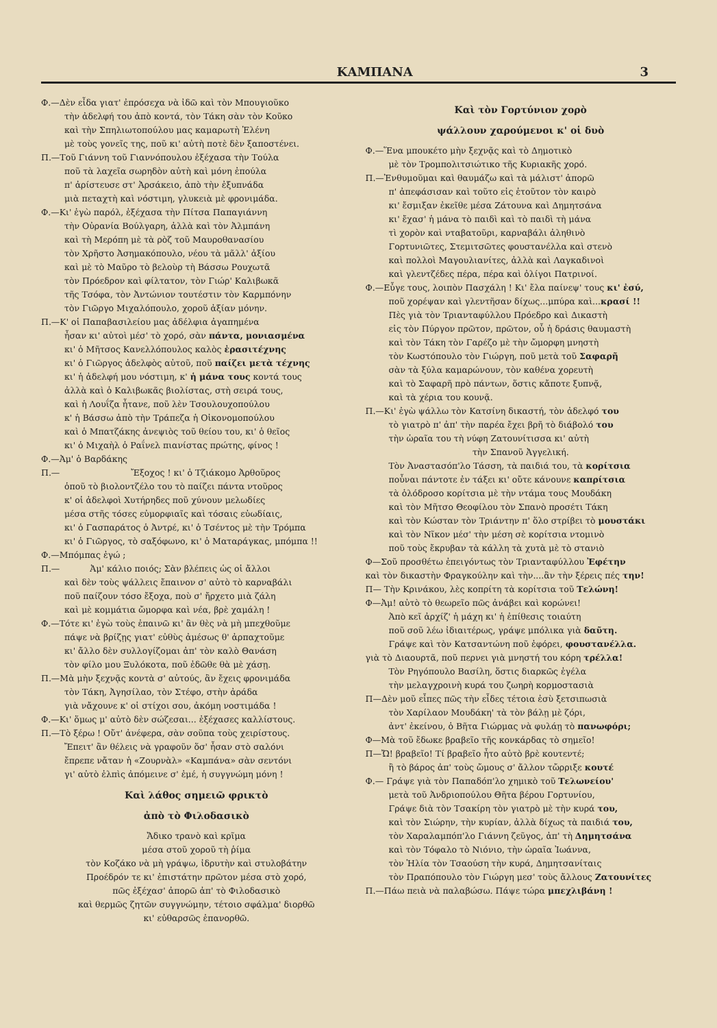ΚΑΜΠΑΝΑ 3
Φ.—Δὲν εἶδα γιατ' ἐπρόσεχα νὰ ἰδῶ καὶ τὸν Μπουγιοῦκο
τὴν ἀδελφή του ἀπὸ κοντά, τὸν Τάκη σὰν τὸν Κοῦκο
καὶ τὴν Σπηλιωτοπούλου μας καμαρωτὴ Ἑλένη
μὲ τοὺς γονεῖς της, ποῦ κι' αὐτὴ ποτὲ δὲν ξαποστένει.
Π.—Τοῦ Γιάννη τοῦ Γιαννόπουλου ἐξέχασα τὴν Τούλα
ποῦ τὰ λαχεῖα σωρηδὸν αὐτὴ καὶ μόνη ἐπούλα
π' ἀρίστευσε στ' Ἀρσάκειο, ἀπὸ τὴν ἐξυπνάδα
μιὰ πεταχτὴ καὶ νόστιμη, γλυκειὰ μὲ φρονιμάδα.
Φ.—Κι' ἐγὼ παρόλ, ἐξέχασα τὴν Πίτσα Παπαγιάννη
τὴν Οὐρανία Βούλγαρη, ἀλλὰ καὶ τὸν Ἀλμπάνη
καὶ τὴ Μερόπη μὲ τὰ ρὸζ τοῦ Μαυροθανασίου
τὸν Χρῆστο Ἀσημακόπουλο, νέου τὰ μᾶλλ' ἀξίου
καὶ μὲ τὸ Μαῦρο τὸ βελοὺρ τὴ Βάσσω Ρουχωτᾶ
τὸν Πρόεδρον καὶ φίλτατον, τὸν Γιώρ' Καλιβωκᾶ
τῆς Τσόφα, τὸν Ἀντώνιον τουτέστιν τὸν Καρμπόνην
τὸν Γιῶργο Μιχαλόπουλο, χοροῦ ἀξίαν μόνην.
Π.—Κ' οἱ Παπαβασιλείου μας ἀδέλφια ἀγαπημένα
ἦσαν κι' αὐτοὶ μέσ' τὸ χορό, σὰν πάντα, μονιασμένα
κι' ὁ Μῆτσος Κανελλόπουλος καλὸς ἐρασιτέχνης
κι' ὁ Γιῶργος ἀδελφὸς αὐτοῦ, ποῦ παίζει μετὰ τέχνης
κι' ἡ ἀδελφή μου νόστιμη, κ' ἡ μάνα τους κοντά τους
ἀλλὰ καὶ ὁ Καλιβωκᾶς βιολίστας, στὴ σειρά τους,
καὶ ἡ Λουΐζα ἦτανε, ποῦ λὲν Τσουλουχοπούλου
κ' ἡ Βάσσω ἀπὸ τὴν Τράπεζα ἡ Οἰκονομοπούλου
καὶ ὁ Μπατζάκης ἀνεψιὸς τοῦ θείου του, κι' ὁ θεῖος
κι' ὁ Μιχαὴλ ὁ Ραΐνελ πιανίστας πρώτης, φίνος !
Φ.—Ἀμ' ὁ Βαρδάκης
Π.— Ἔξοχος ! κι' ὁ Τζιάκομο Ἀρθοῦρος
ὁποῦ τὸ βιολοντζέλο του τὸ παίζει πάντα ντοῦρος
κ' οἱ ἀδελφοὶ Χυτήρηδες ποῦ χύνουν μελωδίες
μέσα στῆς τόσες εὐμορφιαῖς καὶ τόσαις εὐωδίαις,
κι' ὁ Γασπαράτος ὁ Ἀντρέ, κι' ὁ Τσέντος μὲ τὴν Τρόμπα
κι' ὁ Γιῶργος, τὸ σαξόφωνο, κι' ὁ Ματαράγκας, μπόμπα !!
Φ.—Μπόμπας ἐγώ ;
Π.— Ἀμ' κάλιο ποιός; Σὰν βλέπεις ὡς οἱ ἄλλοι
καὶ δὲν τοὺς ψάλλεις ἔπαινον σ' αὐτὸ τὸ καρναβάλι
ποῦ παίζουν τόσο ἔξοχα, ποὺ σ' ἤρχετο μιὰ ζάλη
καὶ μὲ κομμάτια ὤμορφα καὶ νέα, βρὲ χαμάλη !
Φ.—Τότε κι' ἐγὼ τοὺς ἐπαινῶ κι' ἂν θὲς νὰ μὴ μπεχθοῦμε
πάψε νὰ βρίζῃς γιατ' εὐθὺς ἀμέσως θ' ἀρπαχτοῦμε
κι' ἄλλο δὲν συλλογίζομαι ἀπ' τὸν καλὸ Θανάση
τὸν φίλο μου Ξυλόκοτα, ποῦ ἐδῶθε θὰ μὲ χάσῃ.
Π.—Μὰ μὴν ξεχνᾷς κοντὰ σ' αὐτούς, ἂν ἔχεις φρονιμάδα
τὸν Τάκη, Ἀγησίλαο, τὸν Στέφο, στὴν ἀράδα
γιὰ νἄχουνε κ' οἱ στίχοι σου, ἀκόμη νοστιμάδα !
Φ.—Κι' ὅμως μ' αὐτὸ δὲν σώζεσαι... ἐξέχασες καλλίστους.
Π.—Τὸ ξέρω ! Οὔτ' ἀνέφερα, σὰν σοῦπα τοὺς χειρίστους.
Ἔπειτ' ἂν θέλεις νὰ γραφοῦν ὅσ' ἦσαν στὸ σαλόνι
ἔπρεπε νἄταν ἡ «Ζουρνὰλ» «Καμπάνα» σὰν σεντόνι
γι' αὐτὸ ἐλπὶς ἀπόμεινε σ' ἐμέ, ἡ συγγνώμη μόνη !
Καὶ λάθος σημειῶ φρικτὸ
ἀπὸ τὸ Φιλοδασικὸ
Ἄδικο τρανὸ καὶ κρῖμα
μέσα στοῦ χοροῦ τὴ ῥίμα
τὸν Κοζάκο νὰ μὴ γράψω, ἱδρυτὴν καὶ στυλοβάτην
Προέδρόν τε κι' ἐπιστάτην πρῶτον μέσα στὸ χορό,
πῶς ἐξέχασ' ἀπορῶ ἀπ' τὸ Φιλοδασικὸ
καὶ θερμῶς ζητῶν συγγνώμην, τέτοιο σφάλμα' διορθῶ
κι' εὐθαρσῶς ἐπανορθῶ.
Καὶ τὸν Γορτύνιον χορὸ
ψάλλουν χαρούμενοι κ' οἱ δυὸ
Φ.—Ἕνα μπουκέτο μὴν ξεχνᾷς καὶ τὸ Δημοτικὸ
μὲ τὸν Τρομπολιτσιώτικο τῆς Κυριακῆς χορό.
Π.—Ἐνθυμοῦμαι καὶ θαυμάζω καὶ τὰ μάλιστ' ἀπορῶ
π' ἀπεφάσισαν καὶ τοῦτο εἰς ἐτοῦτον τὸν καιρὸ
κι' ἔσμιξαν ἐκεῖθε μέσα Ζάτουνα καὶ Δημητσάνα
κι' ἔχασ' ἡ μάνα τὸ παιδὶ καὶ τὸ παιδὶ τὴ μάνα
τὶ χορὸν καὶ νταβατοῦρι, καρναβάλι ἀληθινὸ
Γορτυνιῶτες, Στεμιτσῶτες φουστανέλλα καὶ στενὸ
καὶ πολλοὶ Μαγουλιανίτες, ἀλλὰ καὶ Λαγκαδινοὶ
καὶ γλεντζέδες πέρα, πέρα καὶ ὀλίγοι Πατρινοί.
Φ.—Εὖγε τους, λοιπὸν Πασχάλη ! Κι' ἔλα παίνεψ' τους κι' ἐσύ,
ποῦ χορέψαν καὶ γλεντῆσαν δίχως...μπύρα καὶ...κρασί !!
Πὲς γιὰ τὸν Τριανταφύλλου Πρόεδρο καὶ Δικαστὴ
εἰς τὸν Πύργον πρῶτον, πρῶτον, οὗ ἡ δράσις θαυμαστὴ
καὶ τὸν Τάκη τὸν Γαρέζο μὲ τὴν ὤμορφη μνηστὴ
τὸν Κωστόπουλο τὸν Γιώργη, ποῦ μετὰ τοῦ Σαφαρῆ
σὰν τὰ ξύλα καμαρώνουν, τὸν καθένα χορευτὴ
καὶ τὸ Σαφαρῆ πρὸ πάντων, ὅστις κἄποτε ξυπνᾷ,
καὶ τὰ χέρια του κουνᾷ.
Π.—Κι' ἐγὼ ψάλλω τὸν Κατσίνη δικαστή, τὸν ἀδελφό του
τὸ γιατρὸ π' ἀπ' τὴν παρέα ἔχει βρῆ τὸ διάβολό του
τὴν ὡραῖα του τὴ νύφη Ζατουνίτισσα κι' αὐτὴ
τὴν Σπανοῦ Ἀγγελική.
Τὸν Ἀναστασόπ'λο Τάσση, τὰ παιδιά του, τὰ κορίτσια
ποὖναι πάντοτε ἐν τάξει κι' οὔτε κάνουνε καπρίτσια
τὰ ὁλόδροσο κορίτσια μὲ τὴν ντάμα τους Μουδάκη
καὶ τὸν Μῆτσο Θεοφίλου τὸν Σπανὸ προσέτι Τάκη
καὶ τὸν Κώσταν τὸν Τριάντην π' ὅλο στρίβει τὸ μουστάκι
καὶ τὸν Νῖκον μέσ' τὴν μέση σὲ κορίτσια ντομινὸ
ποῦ τοὺς ἔκρυβαν τὰ κάλλη τὰ χυτὰ μὲ τὸ στανιὸ
Φ—Σοῦ προσθέτω ἐπειγόντως τὸν Τριανταφύλλου Ἐφέτην
καὶ τὸν δικαστὴν Φραγκούλην καὶ τὴν....ἂν τὴν ξέρεις πές την!
Π— Τὴν Κρινάκου, λὲς κοπρίτη τὰ κορίτσια τοῦ Τελώνη!
Φ—Ἀμ! αὐτὸ τὸ θεωρεῖο πῶς ἀνάβει καὶ κορώνει!
Ἀπὸ κεῖ ἀρχίζ' ἡ μάχη κι' ἡ ἐπίθεσις τοιαύτη
ποῦ σοῦ λέω ἰδιαιτέρως, γράψε μπόλικα γιὰ δαῦτη.
Γράψε καὶ τὸν Κατσαντώνη ποῦ ἐφόρει, φουστανέλλα.
γιὰ τὸ Διαουρτᾶ, ποῦ περνει γιὰ μνηστή του κόρη τρέλλα!
Τὸν Ρηγόπουλο Βασίλη, ὅστις διαρκῶς ἐγέλα
τὴν μελαγχροινὴ κυρά του ζωηρὴ κορμοστασιὰ
Π—Δὲν μοῦ εἶπες πῶς τὴν εἶδες τέτοια ἐσὺ ξετσιπωσιὰ
τὸν Χαρίλαον Μουδάκη' τὰ τὸν βάλῃ μὲ ζόρι,
ἀντ' ἐκείνου, ὁ Βῆτα Γιώρμας νὰ φυλάῃ τὸ πανωφόρι;
Φ—Μὰ τοῦ ἔδωκε βραβεῖο τῆς κονκάρδας τὸ σημεῖο!
Π—Ὤ! βραβεῖο! Τί βραβεῖο ἦτο αὐτὸ βρὲ κουτεντέ;
ἢ τὸ βάρος ἀπ' τοὺς ὤμους σ' ἄλλον τὤρριξε κουτέ
Φ.— Γράψε γιὰ τὸν Παπαδόπ'λο χημικὸ τοῦ Τελωνείου'
μετὰ τοῦ Ἀνδριοπούλου Θῆτα βέρου Γορτυνίου,
Γράψε διὰ τὸν Τσακίρη τὸν γιατρὸ μὲ τὴν κυρά του,
καὶ τὸν Σιώρην, τὴν κυρίαν, ἀλλὰ δίχως τὰ παιδιά του,
τὸν Χαραλαμπόπ'λο Γιάννη ζεῦγος, ἀπ' τὴ Δημητσάνα
καὶ τὸν Τόφαλο τὸ Νιόνιο, τὴν ὡραῖα Ἰωάννα,
τὸν Ἡλία τὸν Τσαούση τὴν κυρά, Δημητσανίταις
τὸν Πραπόπουλο τὸν Γιώργη μεσ' τοὺς ἄλλους Ζατουνίτες
Π.—Πάω πειὰ νὰ παλαβώσω. Πάψε τώρα μπεχλιβάνη !